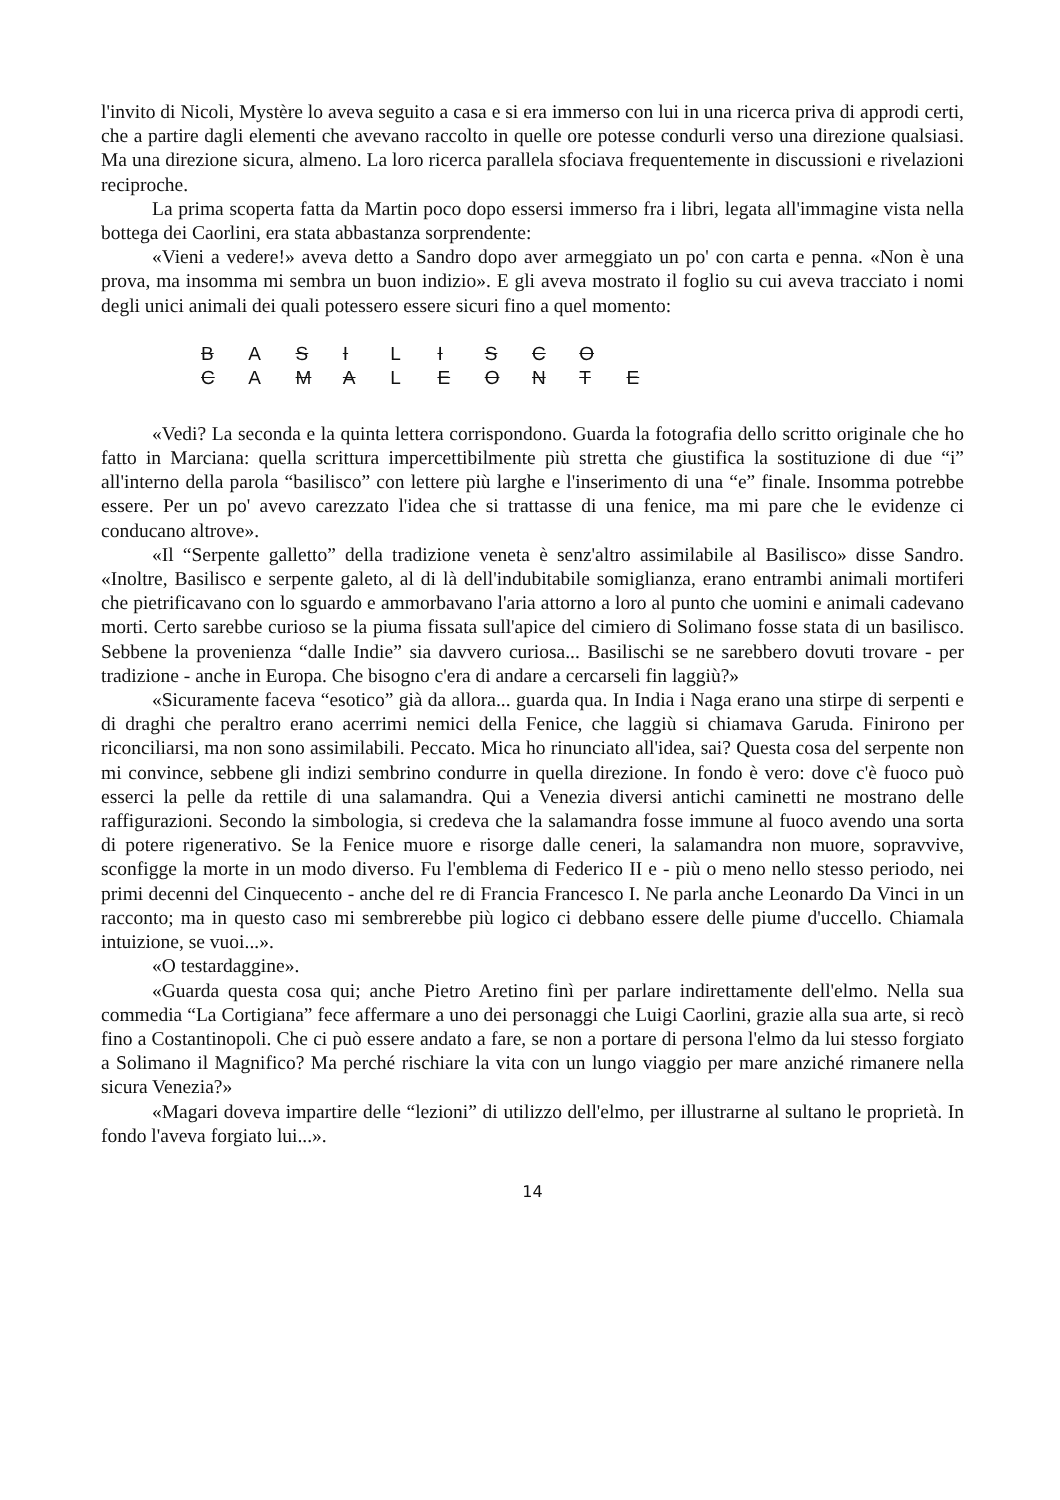l'invito di Nicoli, Mystère lo aveva seguito a casa e si era immerso con lui in una ricerca priva di approdi certi, che a partire dagli elementi che avevano raccolto in quelle ore potesse condurli verso una direzione qualsiasi. Ma una direzione sicura, almeno. La loro ricerca parallela sfociava frequentemente in discussioni e rivelazioni reciproche.
La prima scoperta fatta da Martin poco dopo essersi immerso fra i libri, legata all'immagine vista nella bottega dei Caorlini, era stata abbastanza sorprendente:
«Vieni a vedere!» aveva detto a Sandro dopo aver armeggiato un po' con carta e penna. «Non è una prova, ma insomma mi sembra un buon indizio». E gli aveva mostrato il foglio su cui aveva tracciato i nomi degli unici animali dei quali potessero essere sicuri fino a quel momento:
B A S I L I S C O
C A M A L E O N T E
«Vedi? La seconda e la quinta lettera corrispondono. Guarda la fotografia dello scritto originale che ho fatto in Marciana: quella scrittura impercettibilmente più stretta che giustifica la sostituzione di due “i” all'interno della parola “basilisco” con lettere più larghe e l'inserimento di una “e” finale. Insomma potrebbe essere. Per un po' avevo carezzato l'idea che si trattasse di una fenice, ma mi pare che le evidenze ci conducano altrove».
«Il “Serpente galletto” della tradizione veneta è senz'altro assimilabile al Basilisco» disse Sandro. «Inoltre, Basilisco e serpente galeto, al di là dell'indubitabile somiglianza, erano entrambi animali mortiferi che pietrificavano con lo sguardo e ammorbavano l'aria attorno a loro al punto che uomini e animali cadevano morti. Certo sarebbe curioso se la piuma fissata sull'apice del cimiero di Solimano fosse stata di un basilisco. Sebbene la provenienza “dalle Indie” sia davvero curiosa... Basilischi se ne sarebbero dovuti trovare - per tradizione - anche in Europa. Che bisogno c'era di andare a cercarseli fin laggiù?»
«Sicuramente faceva “esotico” già da allora... guarda qua. In India i Naga erano una stirpe di serpenti e di draghi che peraltro erano acerrimi nemici della Fenice, che laggiù si chiamava Garuda. Finirono per riconciliarsi, ma non sono assimilabili. Peccato. Mica ho rinunciato all'idea, sai? Questa cosa del serpente non mi convince, sebbene gli indizi sembrino condurre in quella direzione. In fondo è vero: dove c'è fuoco può esserci la pelle da rettile di una salamandra. Qui a Venezia diversi antichi caminetti ne mostrano delle raffigurazioni. Secondo la simbologia, si credeva che la salamandra fosse immune al fuoco avendo una sorta di potere rigenerativo. Se la Fenice muore e risorge dalle ceneri, la salamandra non muore, sopravvive, sconfigge la morte in un modo diverso. Fu l'emblema di Federico II e - più o meno nello stesso periodo, nei primi decenni del Cinquecento - anche del re di Francia Francesco I. Ne parla anche Leonardo Da Vinci in un racconto; ma in questo caso mi sembrerebbe più logico ci debbano essere delle piume d'uccello. Chiamala intuizione, se vuoi...».
«O testardaggine».
«Guarda questa cosa qui; anche Pietro Aretino finì per parlare indirettamente dell'elmo. Nella sua commedia “La Cortigiana” fece affermare a uno dei personaggi che Luigi Caorlini, grazie alla sua arte, si recò fino a Costantinopoli. Che ci può essere andato a fare, se non a portare di persona l'elmo da lui stesso forgiato a Solimano il Magnifico? Ma perché rischiare la vita con un lungo viaggio per mare anziché rimanere nella sicura Venezia?»
«Magari doveva impartire delle “lezioni” di utilizzo dell'elmo, per illustrarne al sultano le proprietà. In fondo l'aveva forgiato lui...».
14